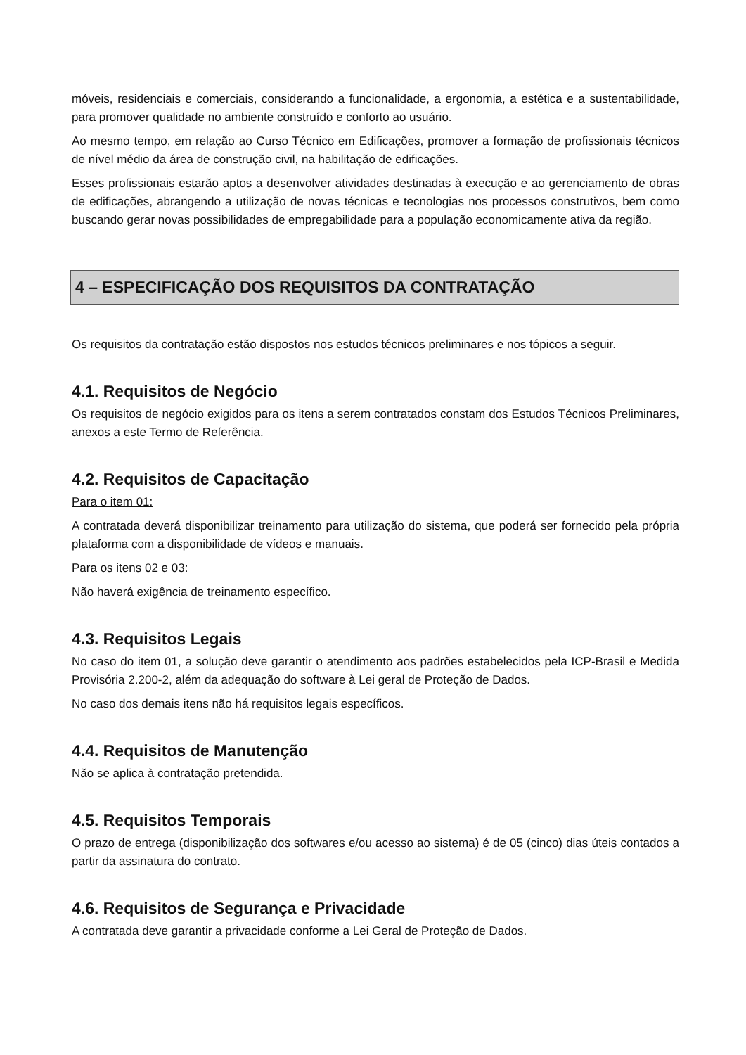móveis, residenciais e comerciais, considerando a funcionalidade, a ergonomia, a estética e a sustentabilidade, para promover qualidade no ambiente construído e conforto ao usuário.
Ao mesmo tempo, em relação ao Curso Técnico em Edificações, promover a formação de profissionais técnicos de nível médio da área de construção civil, na habilitação de edificações.
Esses profissionais estarão aptos a desenvolver atividades destinadas à execução e ao gerenciamento de obras de edificações, abrangendo a utilização de novas técnicas e tecnologias nos processos construtivos, bem como buscando gerar novas possibilidades de empregabilidade para a população economicamente ativa da região.
4 – ESPECIFICAÇÃO DOS REQUISITOS DA CONTRATAÇÃO
Os requisitos da contratação estão dispostos nos estudos técnicos preliminares e nos tópicos a seguir.
4.1. Requisitos de Negócio
Os requisitos de negócio exigidos para os itens a serem contratados constam dos Estudos Técnicos Preliminares, anexos a este Termo de Referência.
4.2. Requisitos de Capacitação
Para o item 01:
A contratada deverá disponibilizar treinamento para utilização do sistema, que poderá ser fornecido pela própria plataforma com a disponibilidade de vídeos e manuais.
Para os itens 02 e 03:
Não haverá exigência de treinamento específico.
4.3. Requisitos Legais
No caso do item 01, a solução deve garantir o atendimento aos padrões estabelecidos pela ICP-Brasil e Medida Provisória 2.200-2, além da adequação do software à Lei geral de Proteção de Dados.
No caso dos demais itens não há requisitos legais específicos.
4.4. Requisitos de Manutenção
Não se aplica à contratação pretendida.
4.5. Requisitos Temporais
O prazo de entrega (disponibilização dos softwares e/ou acesso ao sistema) é de 05 (cinco) dias úteis contados a partir da assinatura do contrato.
4.6. Requisitos de Segurança e Privacidade
A contratada deve garantir a privacidade conforme a Lei Geral de Proteção de Dados.